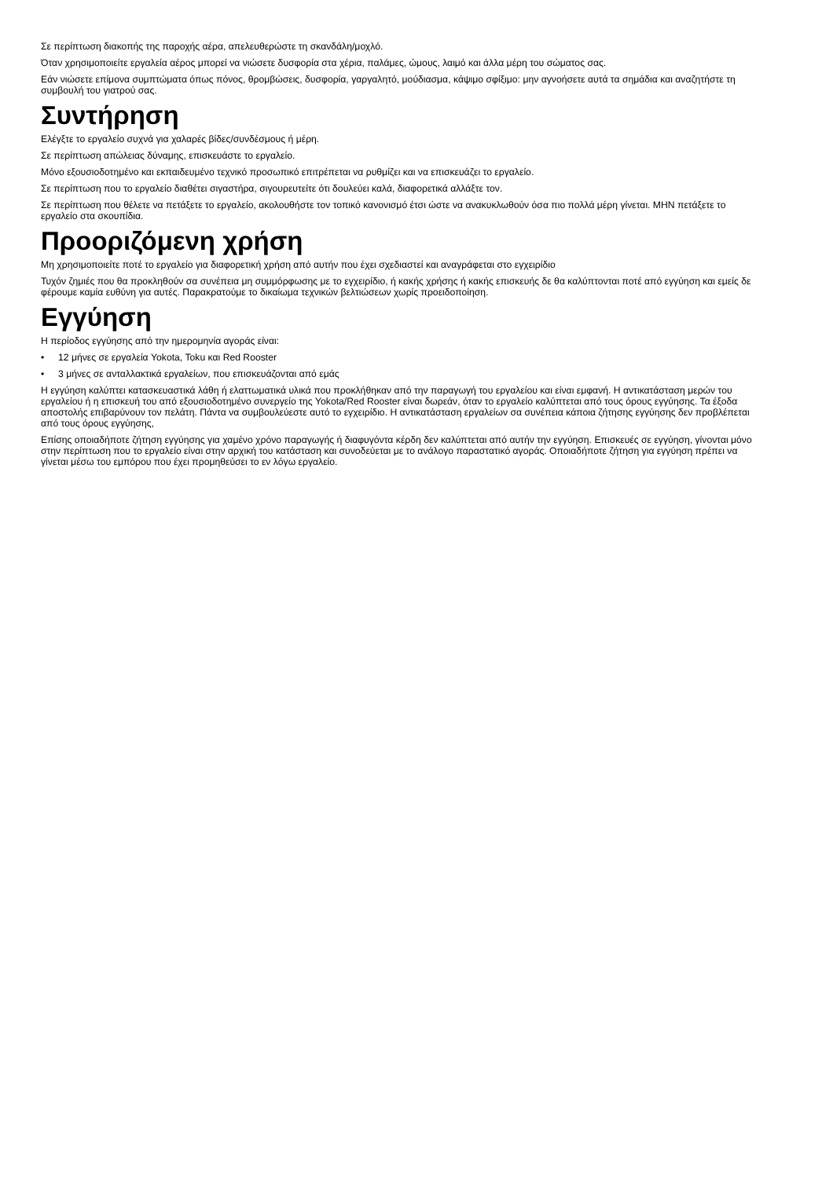Σε περίπτωση διακοπής της παροχής αέρα, απελευθερώστε τη σκανδάλη/μοχλό.
Όταν χρησιμοποιείτε εργαλεία αέρος μπορεί να νιώσετε δυσφορία στα χέρια, παλάμες, ώμους, λαιμό και άλλα μέρη του σώματος σας.
Εάν νιώσετε επίμονα συμπτώματα όπως πόνος, θρομβώσεις, δυσφορία, γαργαλητό, μούδιασμα, κάψιμο σφίξιμο: μην αγνοήσετε αυτά τα σημάδια και αναζητήστε τη συμβουλή του γιατρού σας.
Συντήρηση
Ελέγξτε το εργαλείο συχνά για χαλαρές βίδες/συνδέσμους ή μέρη.
Σε περίπτωση απώλειας δύναμης, επισκευάστε το εργαλείο.
Μόνο εξουσιοδοτημένο και εκπαιδευμένο τεχνικό προσωπικό επιτρέπεται να ρυθμίζει και να επισκευάζει το εργαλείο.
Σε περίπτωση που το εργαλείο διαθέτει σιγαστήρα, σιγουρευτείτε ότι δουλεύει καλά, διαφορετικά αλλάξτε τον.
Σε περίπτωση που θέλετε να πετάξετε το εργαλείο, ακολουθήστε τον τοπικό κανονισμό έτσι ώστε να ανακυκλωθούν όσα πιο πολλά μέρη γίνεται. ΜΗΝ πετάξετε το εργαλείο στα σκουπίδια.
Προοριζόμενη χρήση
Μη χρησιμοποιείτε ποτέ το εργαλείο για διαφορετική χρήση από αυτήν που έχει σχεδιαστεί και αναγράφεται στο εγχειρίδιο
Τυχόν ζημιές που θα προκληθούν σα συνέπεια μη συμμόρφωσης με το εγχειρίδιο, ή κακής χρήσης ή κακής επισκευής δε θα καλύπτονται ποτέ από εγγύηση και εμείς δε φέρουμε καμία ευθύνη για αυτές. Παρακρατούμε το δικαίωμα τεχνικών βελτιώσεων χωρίς προειδοποίηση.
Εγγύηση
Η περίοδος εγγύησης από την ημερομηνία αγοράς είναι:
• 12 μήνες σε εργαλεία Yokota, Toku και Red Rooster
• 3 μήνες σε ανταλλακτικά εργαλείων, που επισκευάζονται από εμάς
Η εγγύηση καλύπτει κατασκευαστικά λάθη ή ελαττωματικά υλικά που προκλήθηκαν από την παραγωγή του εργαλείου και είναι εμφανή. Η αντικατάσταση μερών του εργαλείου ή η επισκευή του από εξουσιοδοτημένο συνεργείο της Yokota/Red Rooster είναι δωρεάν, όταν το εργαλείο καλύπτεται από τους όρους εγγύησης. Τα έξοδα αποστολής επιβαρύνουν τον πελάτη. Πάντα να συμβουλεύεστε αυτό το εγχειρίδιο. Η αντικατάσταση εργαλείων σα συνέπεια κάποια ζήτησης εγγύησης δεν προβλέπεται από τους όρους εγγύησης,
Επίσης οποιαδήποτε ζήτηση εγγύησης για χαμένο χρόνο παραγωγής ή διαφυγόντα κέρδη δεν καλύπτεται από αυτήν την εγγύηση. Επισκευές σε εγγύηση, γίνονται μόνο στην περίπτωση που το εργαλείο είναι στην αρχική του κατάσταση και συνοδεύεται με το ανάλογο παραστατικό αγοράς. Οποιαδήποτε ζήτηση για εγγύηση πρέπει να γίνεται μέσω του εμπόρου που έχει προμηθεύσει το εν λόγω εργαλείο.